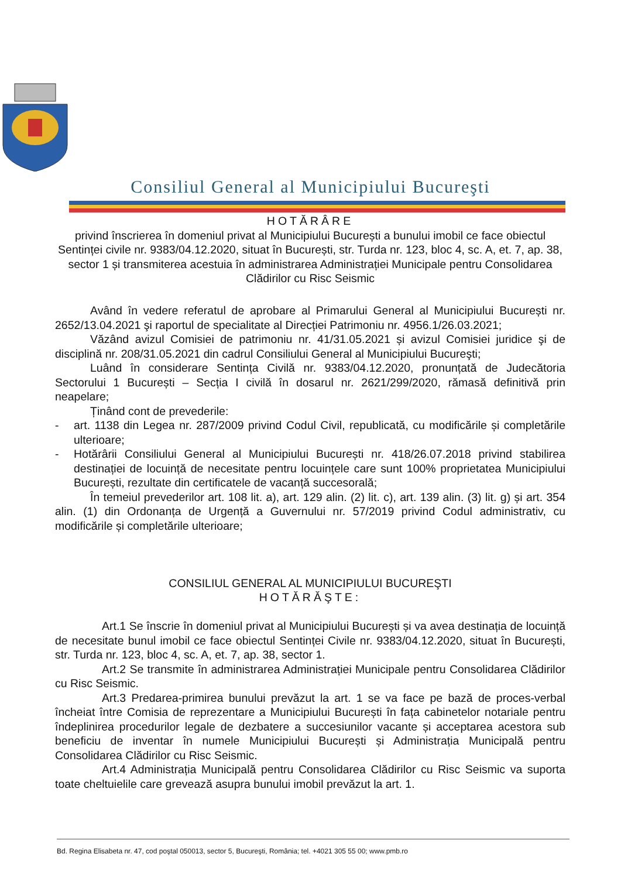Consiliul General al Municipiului Bucureşti
HOTĂRÂRE
privind înscrierea în domeniul privat al Municipiului București a bunului imobil ce face obiectul Sentinței civile nr. 9383/04.12.2020, situat în București, str. Turda nr. 123, bloc 4, sc. A, et. 7, ap. 38, sector 1 și transmiterea acestuia în administrarea Administrației Municipale pentru Consolidarea Clădirilor cu Risc Seismic
Având în vedere referatul de aprobare al Primarului General al Municipiului București nr. 2652/13.04.2021 şi raportul de specialitate al Direcției Patrimoniu nr. 4956.1/26.03.2021;
Văzând avizul Comisiei de patrimoniu nr. 41/31.05.2021 și avizul Comisiei juridice şi de disciplină nr. 208/31.05.2021 din cadrul Consiliului General al Municipiului Bucureşti;
Luând în considerare Sentința Civilă nr. 9383/04.12.2020, pronunțată de Judecătoria Sectorului 1 București – Secția I civilă în dosarul nr. 2621/299/2020, rămasă definitivă prin neapelare;
Ținând cont de prevederile:
- art. 1138 din Legea nr. 287/2009 privind Codul Civil, republicată, cu modificările și completările ulterioare;
- Hotărârii Consiliului General al Municipiului București nr. 418/26.07.2018 privind stabilirea destinației de locuință de necesitate pentru locuințele care sunt 100% proprietatea Municipiului București, rezultate din certificatele de vacanță succesorală;
În temeiul prevederilor art. 108 lit. a), art. 129 alin. (2) lit. c), art. 139 alin. (3) lit. g) și art. 354 alin. (1) din Ordonanța de Urgență a Guvernului nr. 57/2019 privind Codul administrativ, cu modificările și completările ulterioare;
CONSILIUL GENERAL AL MUNICIPIULUI BUCUREŞTI
HOTĂRĂŞTE:
Art.1 Se înscrie în domeniul privat al Municipiului București și va avea destinația de locuință de necesitate bunul imobil ce face obiectul Sentinței Civile nr. 9383/04.12.2020, situat în București, str. Turda nr. 123, bloc 4, sc. A, et. 7, ap. 38, sector 1.
Art.2 Se transmite în administrarea Administrației Municipale pentru Consolidarea Clădirilor cu Risc Seismic.
Art.3 Predarea-primirea bunului prevăzut la art. 1 se va face pe bază de proces-verbal încheiat între Comisia de reprezentare a Municipiului București în fața cabinetelor notariale pentru îndeplinirea procedurilor legale de dezbatere a succesiunilor vacante și acceptarea acestora sub beneficiu de inventar în numele Municipiului București și Administrația Municipală pentru Consolidarea Clădirilor cu Risc Seismic.
Art.4 Administrația Municipală pentru Consolidarea Clădirilor cu Risc Seismic va suporta toate cheltuielile care grevează asupra bunului imobil prevăzut la art. 1.
Bd. Regina Elisabeta nr. 47, cod poştal 050013, sector 5, Bucureşti, România; tel. +4021 305 55 00; www.pmb.ro